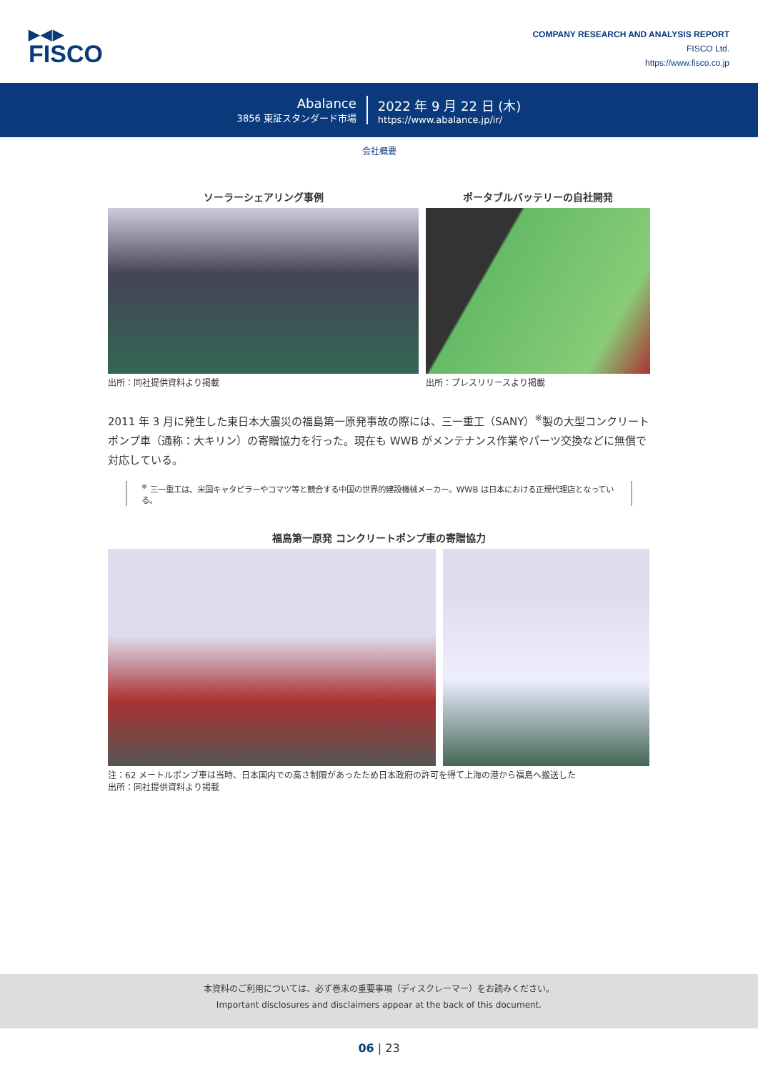▶◀▶
FISCO
COMPANY RESEARCH AND ANALYSIS REPORT
FISCO Ltd.
https://www.fisco.co.jp
Abalance
3856 東証スタンダード市場
2022 年 9 月 22 日 (木)
https://www.abalance.jp/ir/
会社概要
ソーラーシェアリング事例
出所：同社提供資料より掲載
ポータブルバッテリーの自社開発
出所：プレスリリースより掲載
2011 年 3 月に発生した東日本大震災の福島第一原発事故の際には、三一重工（SANY）<sup>※</sup>製の大型コンクリートポンプ車（通称：大キリン）の寄贈協力を行った。現在も WWB がメンテナンス作業やパーツ交換などに無償で対応している。
<sup>※</sup> 三一重工は、米国キャタピラーやコマツ等と競合する中国の世界的建設機械メーカー。WWB は日本における正規代理店となっている。
福島第一原発 コンクリートポンプ車の寄贈協力
注：62 メートルポンプ車は当時、日本国内での高さ制限があったため日本政府の許可を得て上海の港から福島へ搬送した
出所：同社提供資料より掲載
本資料のご利用については、必ず巻末の重要事項（ディスクレーマー）をお読みください。
Important disclosures and disclaimers appear at the back of this document.
06 | 23